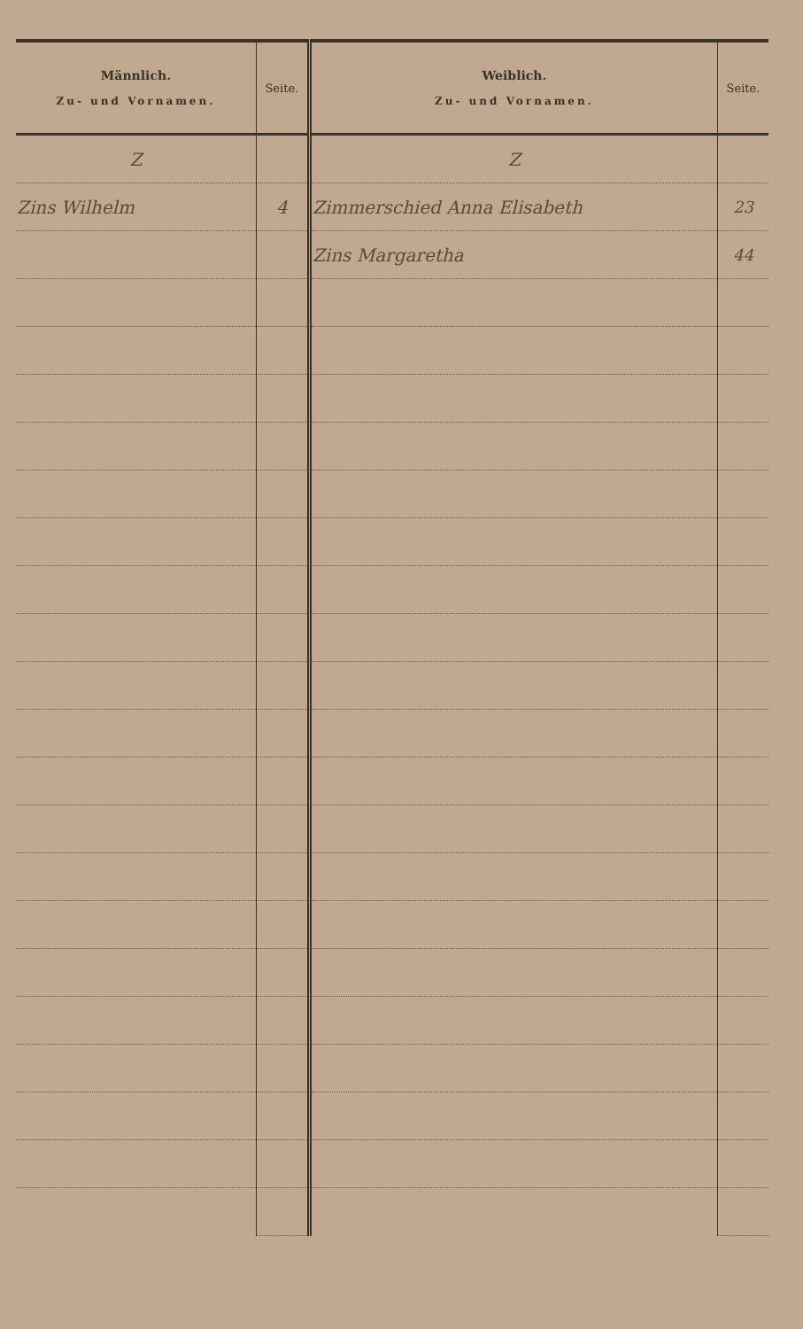| Männlich. Zu- und Vornamen. | Seite. | Weiblich. Zu- und Vornamen. | Seite. |
| --- | --- | --- | --- |
| Z | | Z | |
| Zins Wilhelm | 4 | Zimmerschied Anna Elisabeth | 23 |
| | | Zins Margaretha | 44 |